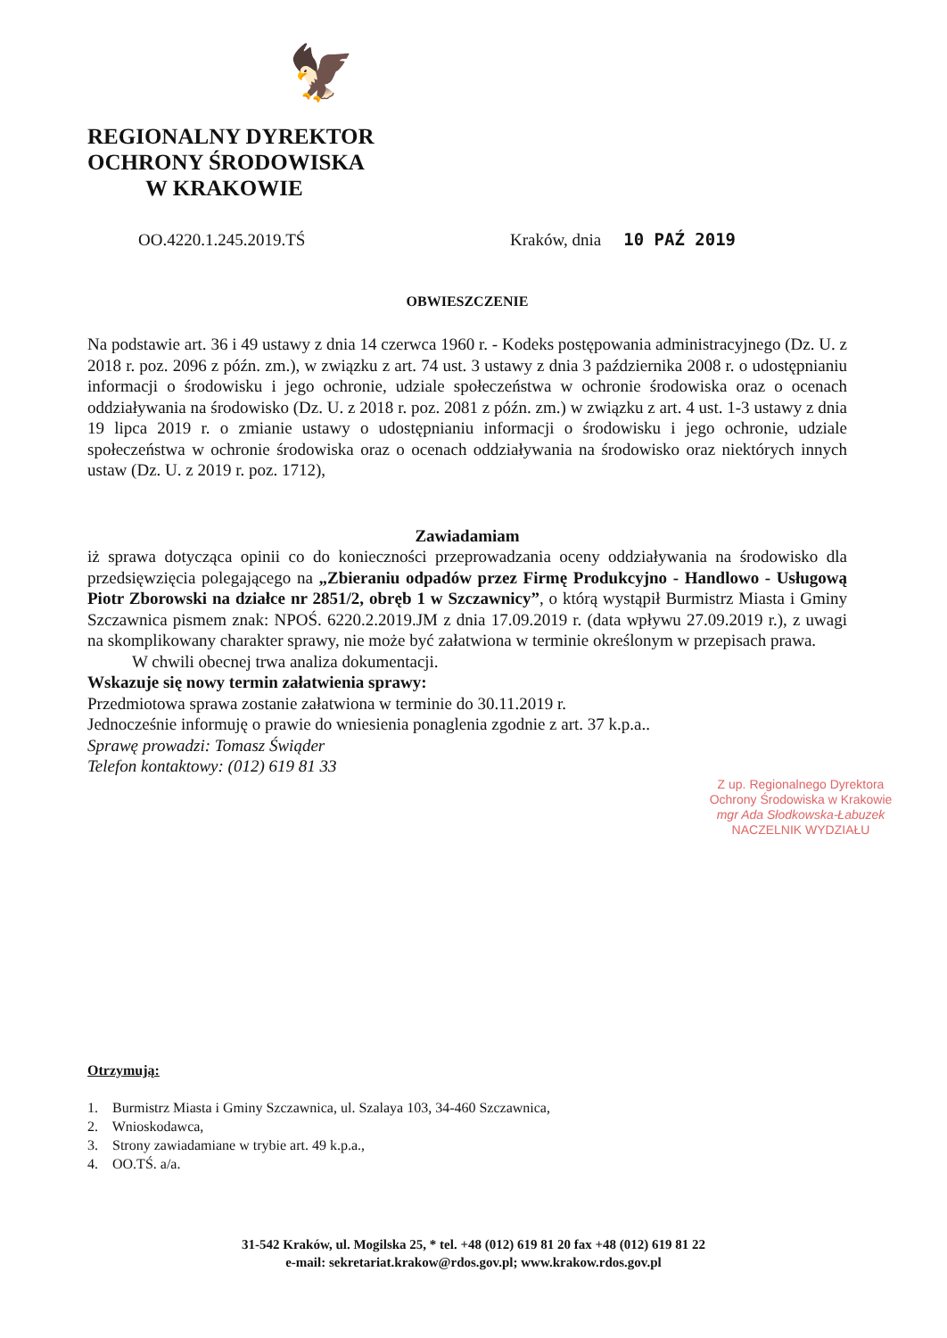🦅
REGIONALNY DYREKTOR
OCHRONY ŚRODOWISKA
W KRAKOWIE
OO.4220.1.245.2019.TŚ Kraków, dnia 10 PAŹ 2019
OBWIESZCZENIE
Na podstawie art. 36 i 49 ustawy z dnia 14 czerwca 1960 r. - Kodeks postępowania administracyjnego (Dz. U. z 2018 r. poz. 2096 z późn. zm.), w związku z art. 74 ust. 3 ustawy z dnia 3 października 2008 r. o udostępnianiu informacji o środowisku i jego ochronie, udziale społeczeństwa w ochronie środowiska oraz o ocenach oddziaływania na środowisko (Dz. U. z 2018 r. poz. 2081 z późn. zm.) w związku z art. 4 ust. 1-3 ustawy z dnia 19 lipca 2019 r. o zmianie ustawy o udostępnianiu informacji o środowisku i jego ochronie, udziale społeczeństwa w ochronie środowiska oraz o ocenach oddziaływania na środowisko oraz niektórych innych ustaw (Dz. U. z 2019 r. poz. 1712),
Zawiadamiam
iż sprawa dotycząca opinii co do konieczności przeprowadzania oceny oddziaływania na środowisko dla przedsięwzięcia polegającego na „Zbieraniu odpadów przez Firmę Produkcyjno - Handlowo - Usługową Piotr Zborowski na działce nr 2851/2, obręb 1 w Szczawnicy”, o którą wystąpił Burmistrz Miasta i Gminy Szczawnica pismem znak: NPOŚ. 6220.2.2019.JM z dnia 17.09.2019 r. (data wpływu 27.09.2019 r.), z uwagi na skomplikowany charakter sprawy, nie może być załatwiona w terminie określonym w przepisach prawa.
W chwili obecnej trwa analiza dokumentacji.
Wskazuje się nowy termin załatwienia sprawy:
Przedmiotowa sprawa zostanie załatwiona w terminie do 30.11.2019 r.
Jednocześnie informuję o prawie do wniesienia ponaglenia zgodnie z art. 37 k.p.a..
Sprawę prowadzi: Tomasz Świąder
Telefon kontaktowy: (012) 619 81 33
Z up. Regionalnego Dyrektora Ochrony Środowiska w Krakowie
mgr Ada Słodkowska-Łabuzek
NACZELNIK WYDZIAŁU
Otrzymują:
1. Burmistrz Miasta i Gminy Szczawnica, ul. Szalaya 103, 34-460 Szczawnica,
2. Wnioskodawca,
3. Strony zawiadamiane w trybie art. 49 k.p.a.,
4. OO.TŚ. a/a.
31-542 Kraków, ul. Mogilska 25, * tel. +48 (012) 619 81 20 fax +48 (012) 619 81 22
e-mail: sekretariat.krakow@rdos.gov.pl; www.krakow.rdos.gov.pl